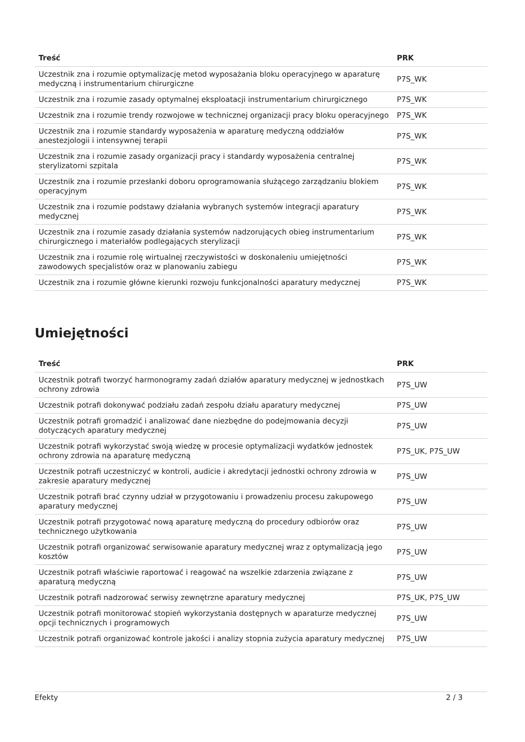| Treść | PRK |
| --- | --- |
| Uczestnik zna i rozumie optymalizację metod wyposażania bloku operacyjnego w aparaturę medyczną i instrumentarium chirurgiczne | P7S_WK |
| Uczestnik zna i rozumie zasady optymalnej eksploatacji instrumentarium chirurgicznego | P7S_WK |
| Uczestnik zna i rozumie trendy rozwojowe w technicznej organizacji pracy bloku operacyjnego | P7S_WK |
| Uczestnik zna i rozumie standardy wyposażenia w aparaturę medyczną oddziałów anestezjologii i intensywnej terapii | P7S_WK |
| Uczestnik zna i rozumie zasady organizacji pracy i standardy wyposażenia centralnej sterylizatorni szpitala | P7S_WK |
| Uczestnik zna i rozumie przesłanki doboru oprogramowania służącego zarządzaniu blokiem operacyjnym | P7S_WK |
| Uczestnik zna i rozumie podstawy działania wybranych systemów integracji aparatury medycznej | P7S_WK |
| Uczestnik zna i rozumie zasady działania systemów nadzorujących obieg instrumentarium chirurgicznego i materiałów podlegających sterylizacji | P7S_WK |
| Uczestnik zna i rozumie rolę wirtualnej rzeczywistości w doskonaleniu umiejętności zawodowych specjalistów oraz w planowaniu zabiegu | P7S_WK |
| Uczestnik zna i rozumie główne kierunki rozwoju funkcjonalności aparatury medycznej | P7S_WK |
Umiejętności
| Treść | PRK |
| --- | --- |
| Uczestnik potrafi tworzyć harmonogramy zadań działów aparatury medycznej w jednostkach ochrony zdrowia | P7S_UW |
| Uczestnik potrafi dokonywać podziału zadań zespołu działu aparatury medycznej | P7S_UW |
| Uczestnik potrafi gromadzić i analizować dane niezbędne do podejmowania decyzji dotyczących aparatury medycznej | P7S_UW |
| Uczestnik potrafi wykorzystać swoją wiedzę w procesie optymalizacji wydatków jednostek ochrony zdrowia na aparaturę medyczną | P7S_UK, P7S_UW |
| Uczestnik potrafi uczestniczyć w kontroli, audicie i akredytacji jednostki ochrony zdrowia w zakresie aparatury medycznej | P7S_UW |
| Uczestnik potrafi brać czynny udział w przygotowaniu i prowadzeniu procesu zakupowego aparatury medycznej | P7S_UW |
| Uczestnik potrafi przygotować nową aparaturę medyczną do procedury odbiorów oraz technicznego użytkowania | P7S_UW |
| Uczestnik potrafi organizować serwisowanie aparatury medycznej wraz z optymalizacją jego kosztów | P7S_UW |
| Uczestnik potrafi właściwie raportować i reagować na wszelkie zdarzenia związane z aparaturą medyczną | P7S_UW |
| Uczestnik potrafi nadzorować serwisy zewnętrzne aparatury medycznej | P7S_UK, P7S_UW |
| Uczestnik potrafi monitorować stopień wykorzystania dostępnych w aparaturze medycznej opcji technicznych i programowych | P7S_UW |
| Uczestnik potrafi organizować kontrole jakości i analizy stopnia zużycia aparatury medycznej | P7S_UW |
Efekty 2 / 3